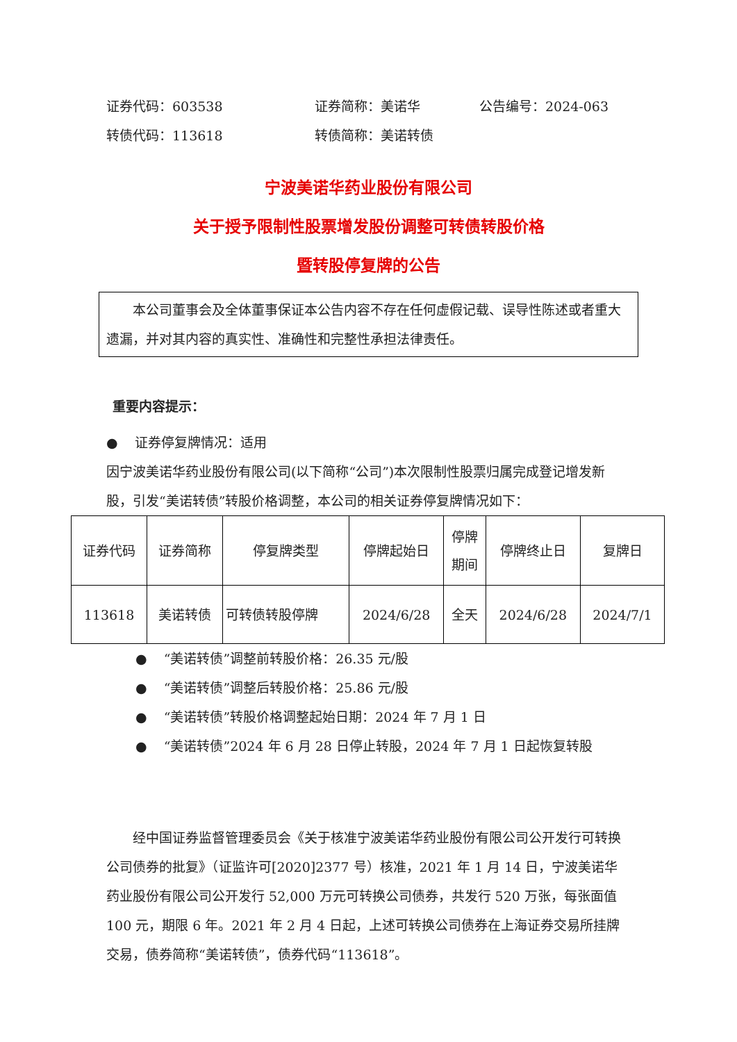证券代码：603538 证券简称：美诺华 公告编号：2024-063
转债代码：113618 转债简称：美诺转债
宁波美诺华药业股份有限公司
关于授予限制性股票增发股份调整可转债转股价格
暨转股停复牌的公告
本公司董事会及全体董事保证本公告内容不存在任何虚假记载、误导性陈述或者重大遗漏，并对其内容的真实性、准确性和完整性承担法律责任。
重要内容提示：
● 证券停复牌情况：适用
因宁波美诺华药业股份有限公司(以下简称“公司”)本次限制性股票归属完成登记增发新股，引发“美诺转债”转股价格调整，本公司的相关证券停复牌情况如下：
| 证券代码 | 证券简称 | 停复牌类型 | 停牌起始日 | 停牌 期间 | 停牌终止日 | 复牌日 |
| 113618 | 美诺转债 | 可转债转股停牌 | 2024/6/28 | 全天 | 2024/6/28 | 2024/7/1 |
● “美诺转债”调整前转股价格：26.35 元/股
● “美诺转债”调整后转股价格：25.86 元/股
● “美诺转债”转股价格调整起始日期：2024 年 7 月 1 日
● “美诺转债”2024 年 6 月 28 日停止转股，2024 年 7 月 1 日起恢复转股
经中国证券监督管理委员会《关于核准宁波美诺华药业股份有限公司公开发行可转换公司债券的批复》（证监许可[2020]2377 号）核准，2021 年 1 月 14 日，宁波美诺华药业股份有限公司公开发行 52,000 万元可转换公司债券，共发行 520 万张，每张面值 100 元，期限 6 年。2021 年 2 月 4 日起，上述可转换公司债券在上海证券交易所挂牌交易，债券简称“美诺转债”，债券代码“113618”。